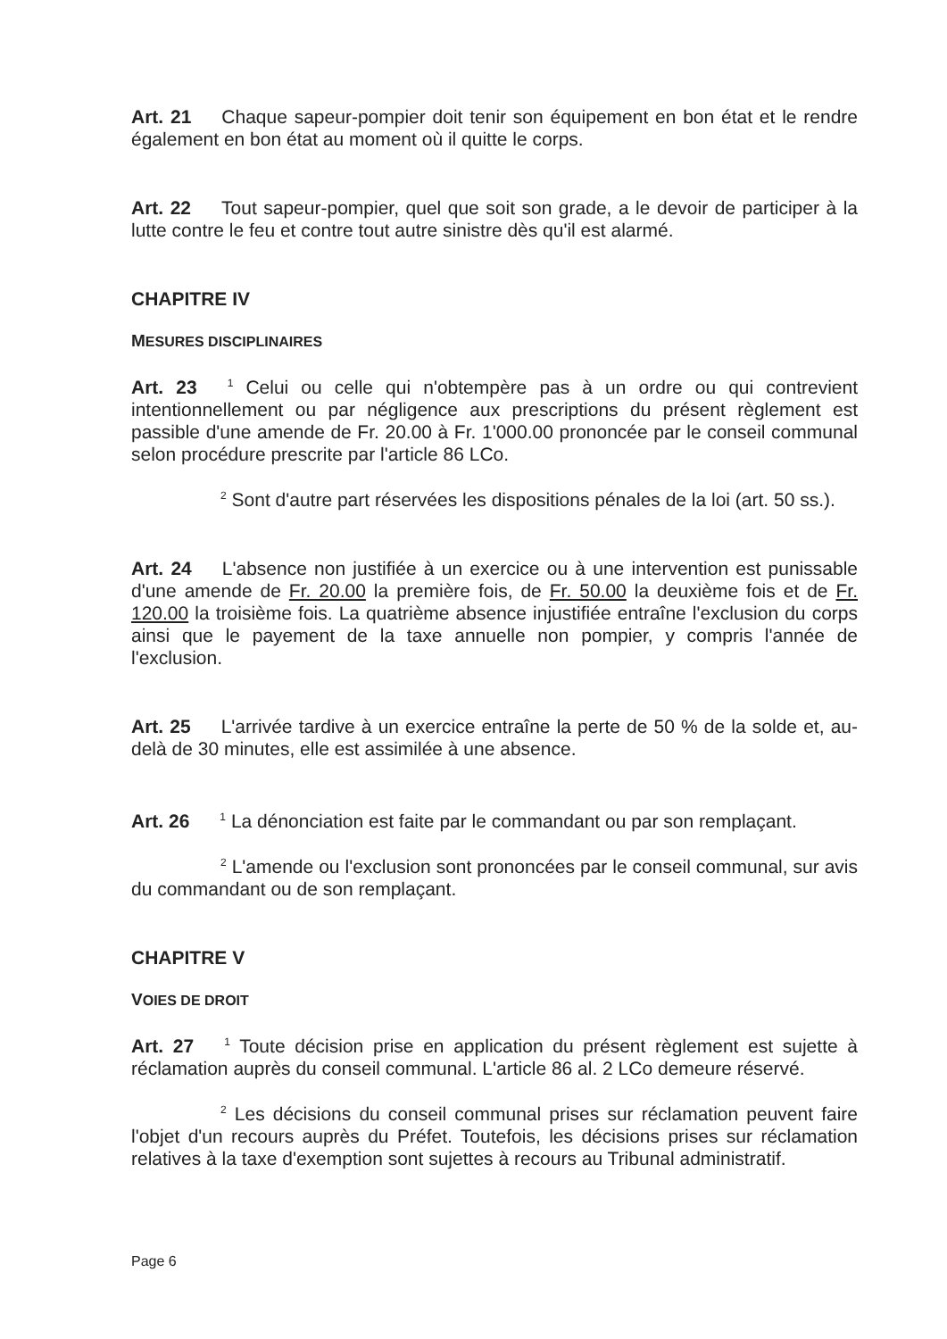Art. 21 Chaque sapeur-pompier doit tenir son équipement en bon état et le rendre également en bon état au moment où il quitte le corps.
Art. 22 Tout sapeur-pompier, quel que soit son grade, a le devoir de participer à la lutte contre le feu et contre tout autre sinistre dès qu'il est alarmé.
CHAPITRE IV
MESURES DISCIPLINAIRES
Art. 23<sup>1</sup> Celui ou celle qui n'obtempère pas à un ordre ou qui contrevient intentionnellement ou par négligence aux prescriptions du présent règlement est passible d'une amende de Fr. 20.00 à Fr. 1'000.00 prononcée par le conseil communal selon procédure prescrite par l'article 86 LCo.
<sup>2</sup> Sont d'autre part réservées les dispositions pénales de la loi (art. 50 ss.).
Art. 24 L'absence non justifiée à un exercice ou à une intervention est punissable d'une amende de Fr. 20.00 la première fois, de Fr. 50.00 la deuxième fois et de Fr. 120.00 la troisième fois. La quatrième absence injustifiée entraîne l'exclusion du corps ainsi que le payement de la taxe annuelle non pompier, y compris l'année de l'exclusion.
Art. 25 L'arrivée tardive à un exercice entraîne la perte de 50 % de la solde et, au-delà de 30 minutes, elle est assimilée à une absence.
Art. 26<sup>1</sup> La dénonciation est faite par le commandant ou par son remplaçant.
<sup>2</sup> L'amende ou l'exclusion sont prononcées par le conseil communal, sur avis du commandant ou de son remplaçant.
CHAPITRE V
VOIES DE DROIT
Art. 27<sup>1</sup> Toute décision prise en application du présent règlement est sujette à réclamation auprès du conseil communal. L'article 86 al. 2 LCo demeure réservé.
<sup>2</sup> Les décisions du conseil communal prises sur réclamation peuvent faire l'objet d'un recours auprès du Préfet. Toutefois, les décisions prises sur réclamation relatives à la taxe d'exemption sont sujettes à recours au Tribunal administratif.
Page 6